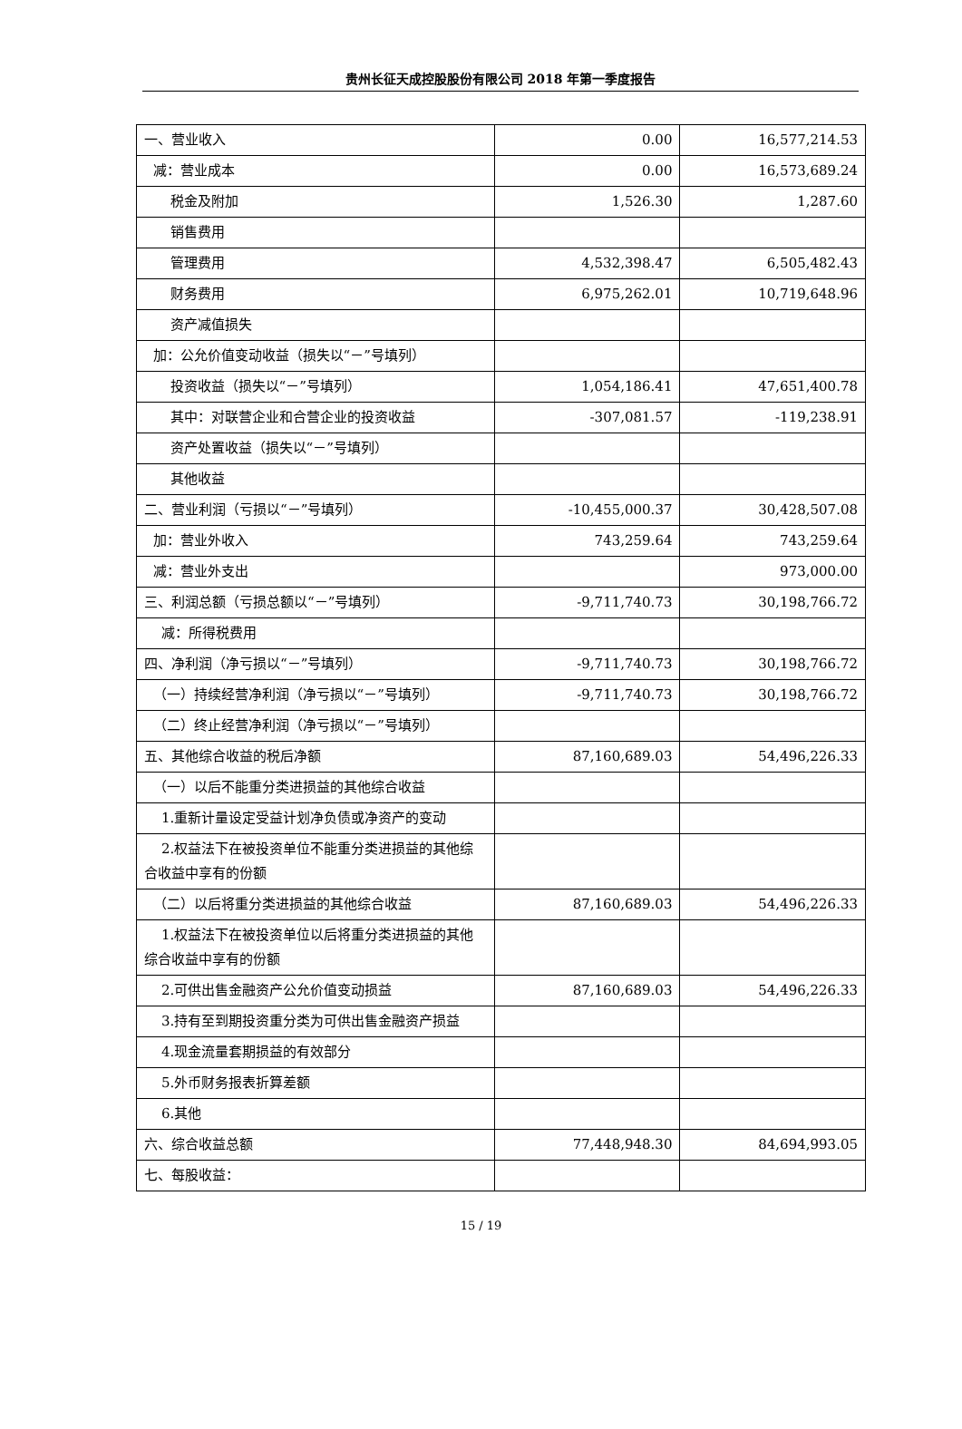贵州长征天成控股股份有限公司 2018 年第一季度报告
| 一、营业收入 | 0.00 | 16,577,214.53 |
| 减：营业成本 | 0.00 | 16,573,689.24 |
| 税金及附加 | 1,526.30 | 1,287.60 |
| 销售费用 | | |
| 管理费用 | 4,532,398.47 | 6,505,482.43 |
| 财务费用 | 6,975,262.01 | 10,719,648.96 |
| 资产减值损失 | | |
| 加：公允价值变动收益（损失以“－”号填列） | | |
| 投资收益（损失以“－”号填列） | 1,054,186.41 | 47,651,400.78 |
| 其中：对联营企业和合营企业的投资收益 | -307,081.57 | -119,238.91 |
| 资产处置收益（损失以“－”号填列） | | |
| 其他收益 | | |
| 二、营业利润（亏损以“－”号填列） | -10,455,000.37 | 30,428,507.08 |
| 加：营业外收入 | 743,259.64 | 743,259.64 |
| 减：营业外支出 | | 973,000.00 |
| 三、利润总额（亏损总额以“－”号填列） | -9,711,740.73 | 30,198,766.72 |
| 减：所得税费用 | | |
| 四、净利润（净亏损以“－”号填列） | -9,711,740.73 | 30,198,766.72 |
| （一）持续经营净利润（净亏损以“－”号填列） | -9,711,740.73 | 30,198,766.72 |
| （二）终止经营净利润（净亏损以“－”号填列） | | |
| 五、其他综合收益的税后净额 | 87,160,689.03 | 54,496,226.33 |
| （一）以后不能重分类进损益的其他综合收益 | | |
| 1.重新计量设定受益计划净负债或净资产的变动 | | |
| 2.权益法下在被投资单位不能重分类进损益的其他综合收益中享有的份额 | | |
| （二）以后将重分类进损益的其他综合收益 | 87,160,689.03 | 54,496,226.33 |
| 1.权益法下在被投资单位以后将重分类进损益的其他综合收益中享有的份额 | | |
| 2.可供出售金融资产公允价值变动损益 | 87,160,689.03 | 54,496,226.33 |
| 3.持有至到期投资重分类为可供出售金融资产损益 | | |
| 4.现金流量套期损益的有效部分 | | |
| 5.外币财务报表折算差额 | | |
| 6.其他 | | |
| 六、综合收益总额 | 77,448,948.30 | 84,694,993.05 |
| 七、每股收益： | | |
15 / 19